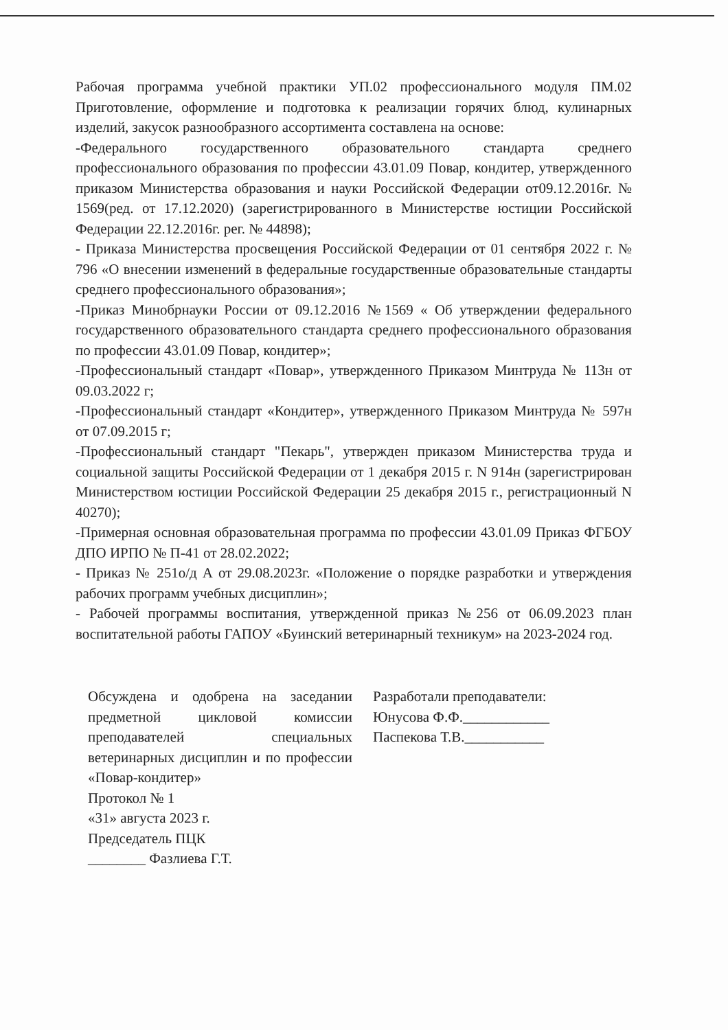Рабочая программа учебной практики УП.02 профессионального модуля ПМ.02 Приготовление, оформление и подготовка к реализации горячих блюд, кулинарных изделий, закусок разнообразного ассортимента составлена на основе:
-Федерального государственного образовательного стандарта среднего профессионального образования по профессии 43.01.09 Повар, кондитер, утвержденного приказом Министерства образования и науки Российской Федерации от09.12.2016г. № 1569(ред. от 17.12.2020) (зарегистрированного в Министерстве юстиции Российской Федерации 22.12.2016г. рег. № 44898);
- Приказа Министерства просвещения Российской Федерации от 01 сентября 2022 г. № 796 «О внесении изменений в федеральные государственные образовательные стандарты среднего профессионального образования»;
-Приказ Минобрнауки России от 09.12.2016 №1569 « Об утверждении федерального государственного образовательного стандарта среднего профессионального образования по профессии 43.01.09 Повар, кондитер»;
-Профессиональный стандарт «Повар», утвержденного Приказом Минтруда № 113н от 09.03.2022 г;
-Профессиональный стандарт «Кондитер», утвержденного Приказом Минтруда № 597н от 07.09.2015 г;
-Профессиональный стандарт "Пекарь", утвержден приказом Министерства труда и социальной защиты Российской Федерации от 1 декабря 2015 г. N 914н (зарегистрирован Министерством юстиции Российской Федерации 25 декабря 2015 г., регистрационный N 40270);
-Примерная основная образовательная программа по профессии 43.01.09 Приказ ФГБОУ ДПО ИРПО № П-41 от 28.02.2022;
- Приказ № 251о/д А от 29.08.2023г. «Положение о порядке разработки и утверждения рабочих программ учебных дисциплин»;
- Рабочей программы воспитания, утвержденной приказ №256 от 06.09.2023 план воспитательной работы ГАПОУ «Буинский ветеринарный техникум» на 2023-2024 год.
Обсуждена и одобрена на заседании предметной цикловой комиссии преподавателей специальных ветеринарных дисциплин и по профессии «Повар-кондитер»
Протокол № 1
«31» августа 2023 г.
Председатель ПЦК
________ Фазлиева Г.Т.
Разработали преподаватели:
Юнусова Ф.Ф.____________
Паспекова Т.В.___________